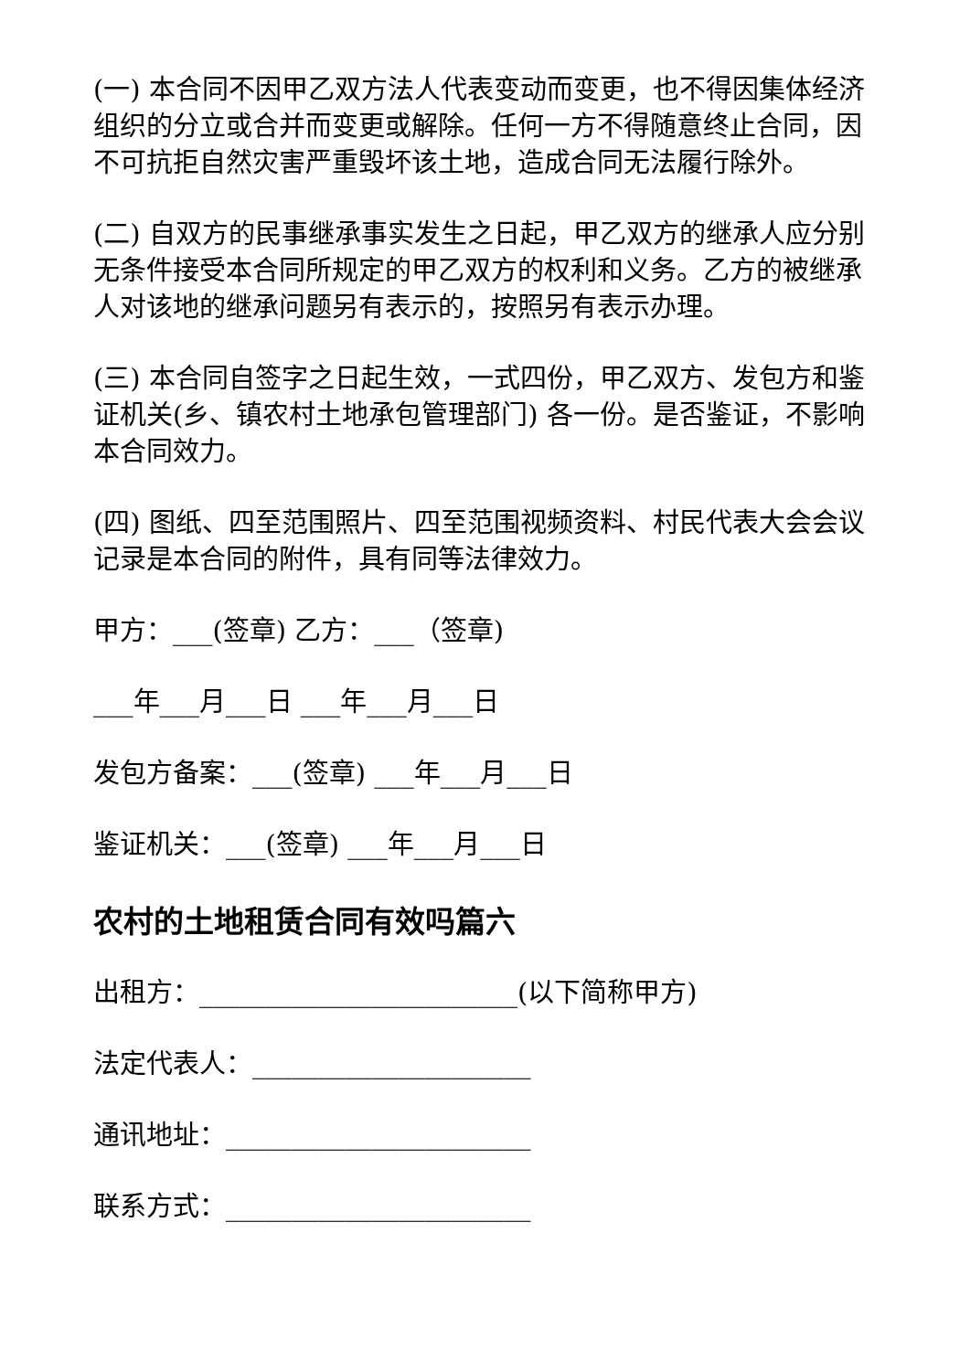(一) 本合同不因甲乙双方法人代表变动而变更，也不得因集体经济组织的分立或合并而变更或解除。任何一方不得随意终止合同，因不可抗拒自然灾害严重毁坏该土地，造成合同无法履行除外。
(二) 自双方的民事继承事实发生之日起，甲乙双方的继承人应分别无条件接受本合同所规定的甲乙双方的权利和义务。乙方的被继承人对该地的继承问题另有表示的，按照另有表示办理。
(三) 本合同自签字之日起生效，一式四份，甲乙双方、发包方和鉴证机关(乡、镇农村土地承包管理部门) 各一份。是否鉴证，不影响本合同效力。
(四) 图纸、四至范围照片、四至范围视频资料、村民代表大会会议记录是本合同的附件，具有同等法律效力。
甲方：___(签章) 乙方：___（签章)
___年___月___日 ___年___月___日
发包方备案：___(签章) ___年___月___日
鉴证机关：___(签章) ___年___月___日
农村的土地租赁合同有效吗篇六
出租方：________________________(以下简称甲方)
法定代表人：_____________________
通讯地址：_______________________
联系方式：_______________________